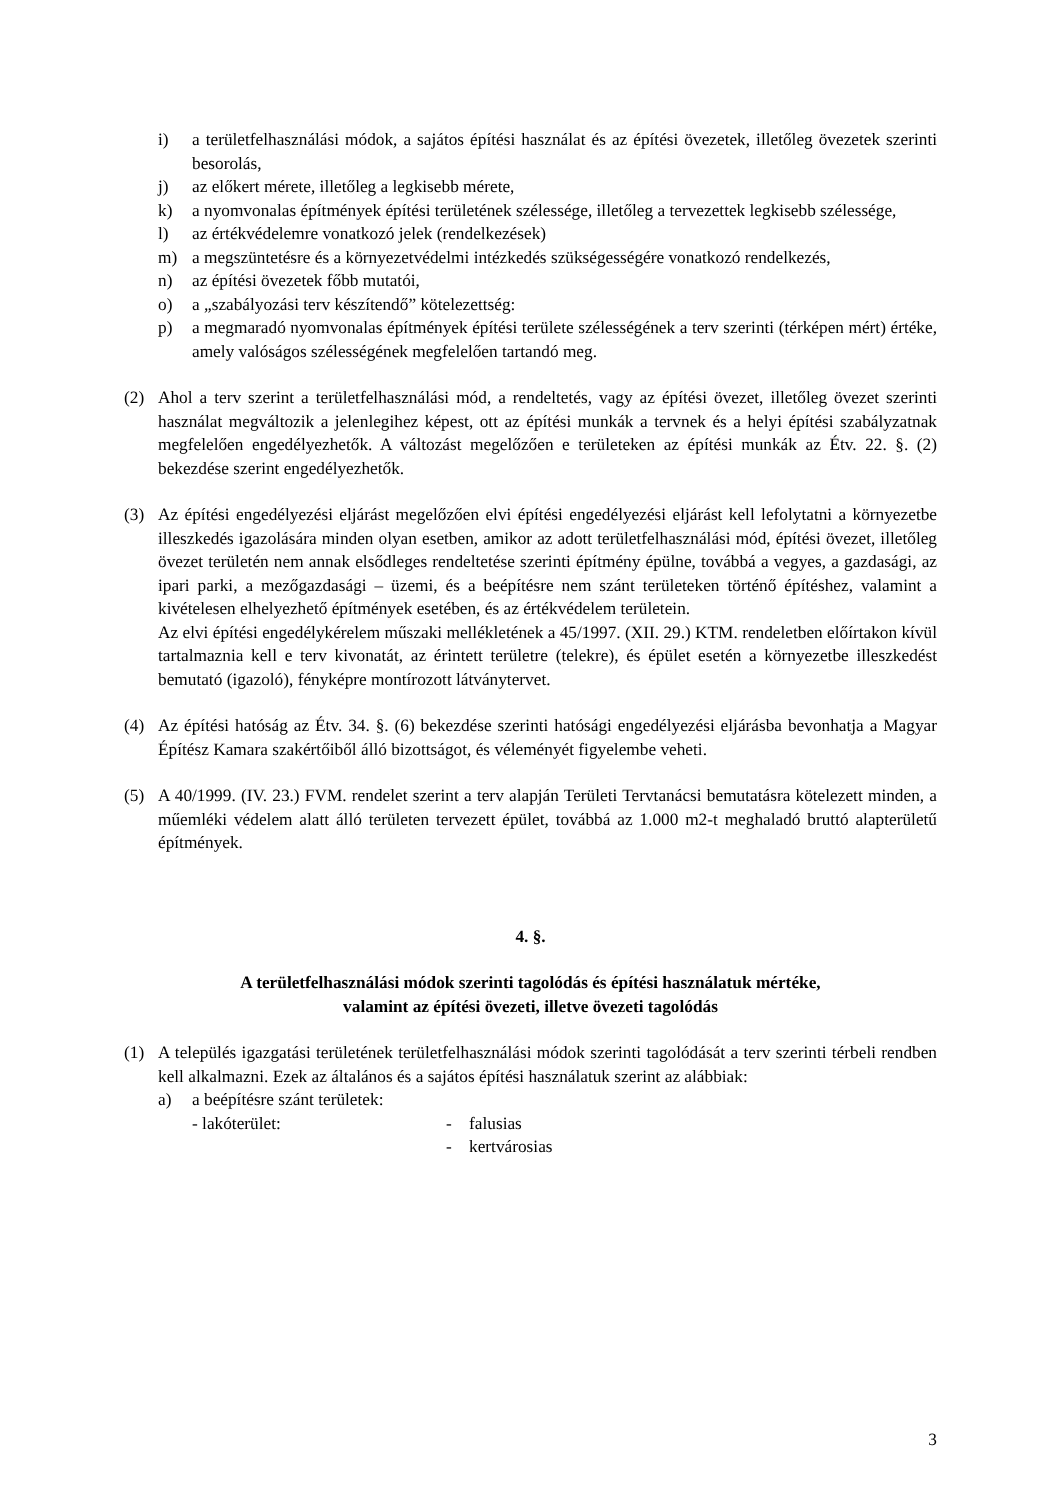i) a területfelhasználási módok, a sajátos építési használat és az építési övezetek, illetőleg övezetek szerinti besorolás,
j) az előkert mérete, illetőleg a legkisebb mérete,
k) a nyomvonalas építmények építési területének szélessége, illetőleg a tervezettek legkisebb szélessége,
l) az értékvédelemre vonatkozó jelek (rendelkezések)
m) a megszüntetésre és a környezetvédelmi intézkedés szükségességére vonatkozó rendelkezés,
n) az építési övezetek főbb mutatói,
o) a „szabályozási terv készítendő” kötelezettség:
p) a megmaradó nyomvonalas építmények építési területe szélességének a terv szerinti (térképen mért) értéke, amely valóságos szélességének megfelelően tartandó meg.
(2) Ahol a terv szerint a területfelhasználási mód, a rendeltetés, vagy az építési övezet, illetőleg övezet szerinti használat megváltozik a jelenlegihez képest, ott az építési munkák a tervnek és a helyi építési szabályzatnak megfelelően engedélyezhetők. A változást megelőzően e területeken az építési munkák az Étv. 22. §. (2) bekezdése szerint engedélyezhetők.
(3) Az építési engedélyezési eljárást megelőzően elvi építési engedélyezési eljárást kell lefolytatni a környezetbe illeszkedés igazolására minden olyan esetben, amikor az adott területfelhasználási mód, építési övezet, illetőleg övezet területén nem annak elsődleges rendeltetése szerinti építmény épülne, továbbá a vegyes, a gazdasági, az ipari parki, a mezőgazdasági – üzemi, és a beépítésre nem szánt területeken történő építéshez, valamint a kivételesen elhelyezhető építmények esetében, és az értékvédelem területein.
Az elvi építési engedélykérelem műszaki mellékletének a 45/1997. (XII. 29.) KTM. rendeletben előírtakon kívül tartalmaznia kell e terv kivonatát, az érintett területre (telekre), és épület esetén a környezetbe illeszkedést bemutató (igazoló), fényképre montírozott látványtervet.
(4) Az építési hatóság az Étv. 34. §. (6) bekezdése szerinti hatósági engedélyezési eljárásba bevonhatja a Magyar Építész Kamara szakértőiből álló bizottságot, és véleményét figyelembe veheti.
(5) A 40/1999. (IV. 23.) FVM. rendelet szerint a terv alapján Területi Tervtanácsi bemutatásra kötelezett minden, a műemléki védelem alatt álló területen tervezett épület, továbbá az 1.000 m2-t meghaladó bruttó alapterületű építmények.
4. §.
A területfelhasználási módok szerinti tagolódás és építési használatuk mértéke,
valamint az építési övezeti, illetve övezeti tagolódás
(1) A település igazgatási területének területfelhasználási módok szerinti tagolódását a terv szerinti térbeli rendben kell alkalmazni. Ezek az általános és a sajátos építési használatuk szerint az alábbiak:
a) a beépítésre szánt területek:
- lakóterület: - falusias
- kertvárosias
3